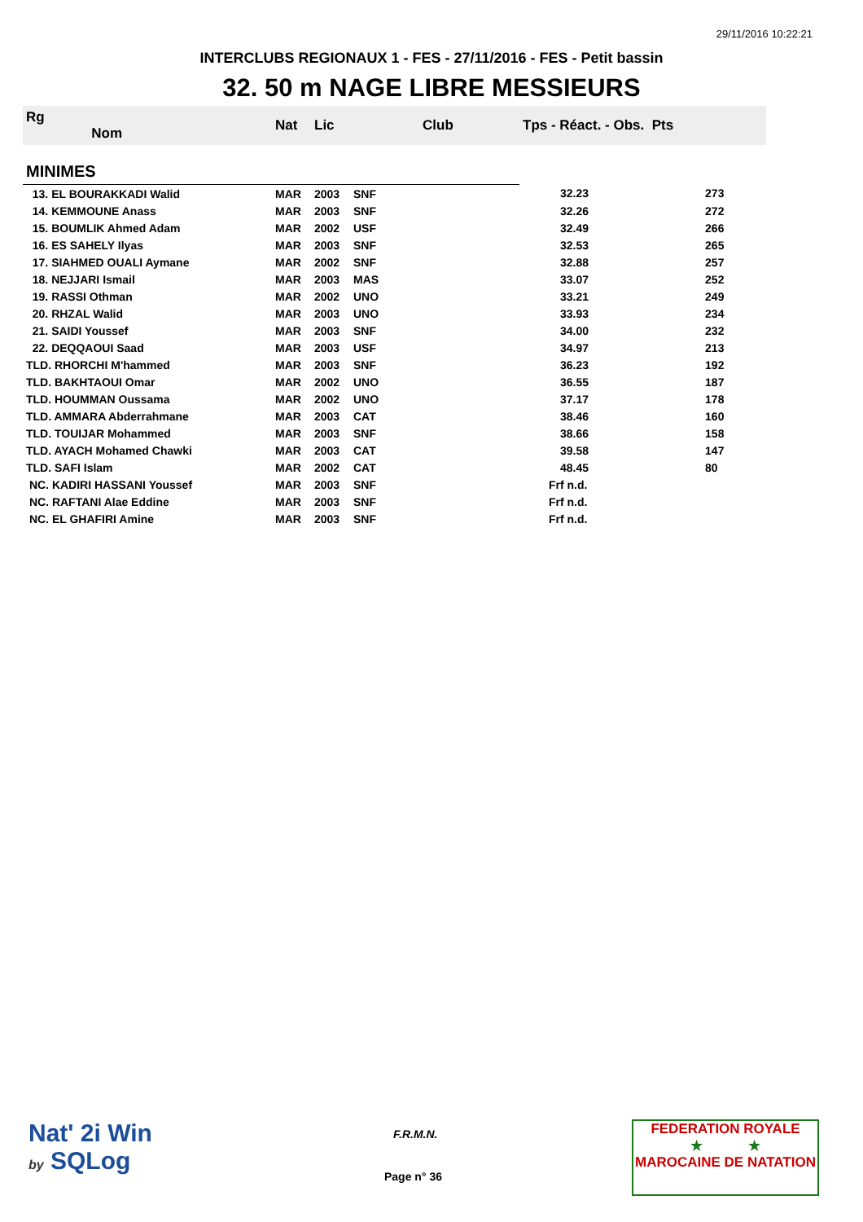29/11/2016 10:22:21
INTERCLUBS REGIONAUX 1 - FES - 27/11/2016 - FES - Petit bassin
32. 50 m NAGE LIBRE MESSIEURS
| Rg Nom | | Nat | Lic | Club | Tps - Réact. - Obs. Pts | |
| --- | --- | --- | --- | --- | --- | --- |
| MINIMES | | | | | | |
| 13. EL BOURAKKADI Walid | | MAR | 2003 | SNF | 32.23 | 273 |
| 14. KEMMOUNE Anass | | MAR | 2003 | SNF | 32.26 | 272 |
| 15. BOUMLIK Ahmed Adam | | MAR | 2002 | USF | 32.49 | 266 |
| 16. ES SAHELY Ilyas | | MAR | 2003 | SNF | 32.53 | 265 |
| 17. SIAHMED OUALI Aymane | | MAR | 2002 | SNF | 32.88 | 257 |
| 18. NEJJARI Ismail | | MAR | 2003 | MAS | 33.07 | 252 |
| 19. RASSI Othman | | MAR | 2002 | UNO | 33.21 | 249 |
| 20. RHZAL Walid | | MAR | 2003 | UNO | 33.93 | 234 |
| 21. SAIDI Youssef | | MAR | 2003 | SNF | 34.00 | 232 |
| 22. DEQQAOUI Saad | | MAR | 2003 | USF | 34.97 | 213 |
| TLD. RHORCHI M'hammed | | MAR | 2003 | SNF | 36.23 | 192 |
| TLD. BAKHTAOUI Omar | | MAR | 2002 | UNO | 36.55 | 187 |
| TLD. HOUMMAN Oussama | | MAR | 2002 | UNO | 37.17 | 178 |
| TLD. AMMARA Abderrahmane | | MAR | 2003 | CAT | 38.46 | 160 |
| TLD. TOUIJAR Mohammed | | MAR | 2003 | SNF | 38.66 | 158 |
| TLD. AYACH Mohamed Chawki | | MAR | 2003 | CAT | 39.58 | 147 |
| TLD. SAFI Islam | | MAR | 2002 | CAT | 48.45 | 80 |
| NC. KADIRI HASSANI Youssef | | MAR | 2003 | SNF | Frf n.d. | |
| NC. RAFTANI Alae Eddine | | MAR | 2003 | SNF | Frf n.d. | |
| NC. EL GHAFIRI Amine | | MAR | 2003 | SNF | Frf n.d. | |
Nat' 2i Win
by SQLog
F.R.M.N.
Page n° 36
FEDERATION ROYALE
★ ★
MAROCAINE DE NATATION